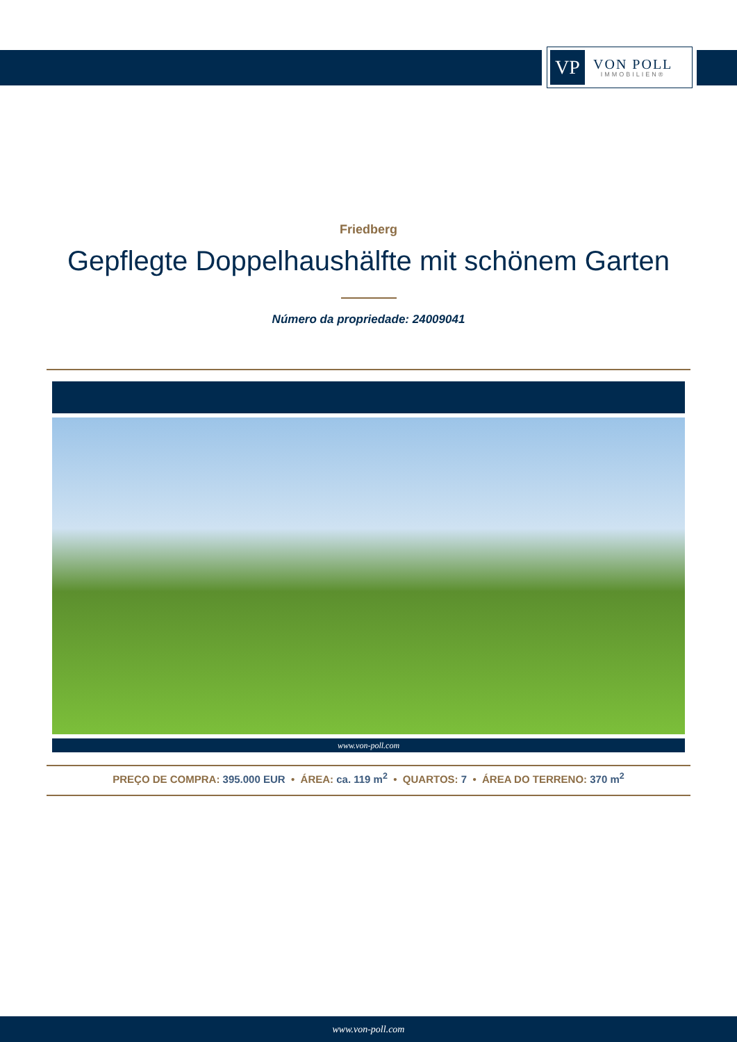VP
VON POLL
IMMOBILIEN®
Friedberg
Gepflegte Doppelhaushälfte mit schönem Garten
Número da propriedade: 24009041
www.von-poll.com
PREÇO DE COMPRA: 395.000 EUR • ÁREA: ca. 119 m<sup>2</sup> • QUARTOS: 7 • ÁREA DO TERRENO: 370 m<sup>2</sup>
www.von-poll.com